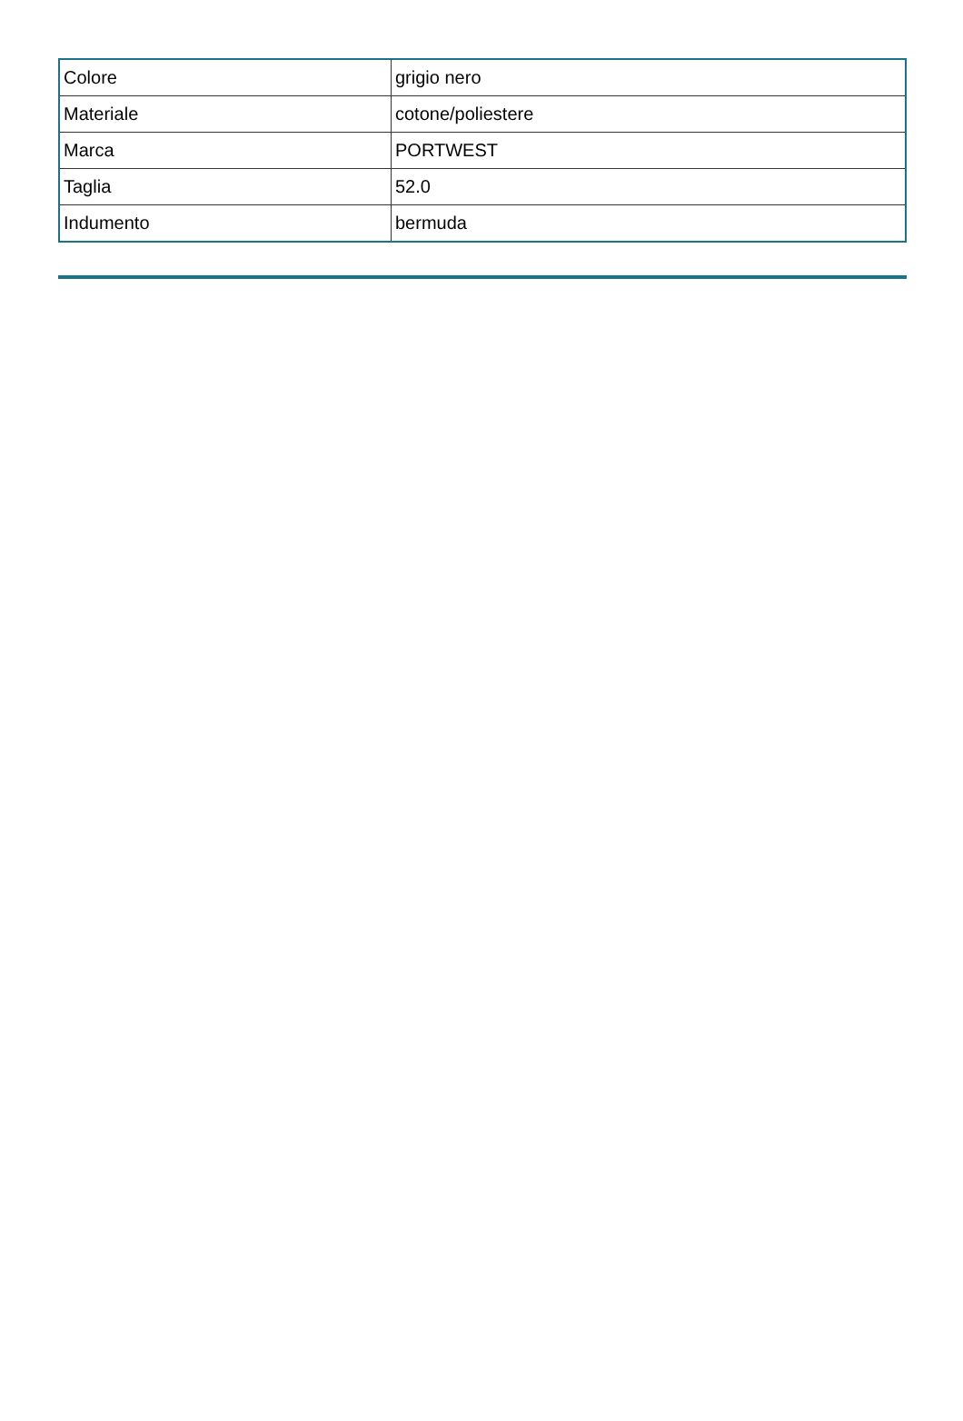| Colore | grigio nero |
| Materiale | cotone/poliestere |
| Marca | PORTWEST |
| Taglia | 52.0 |
| Indumento | bermuda |